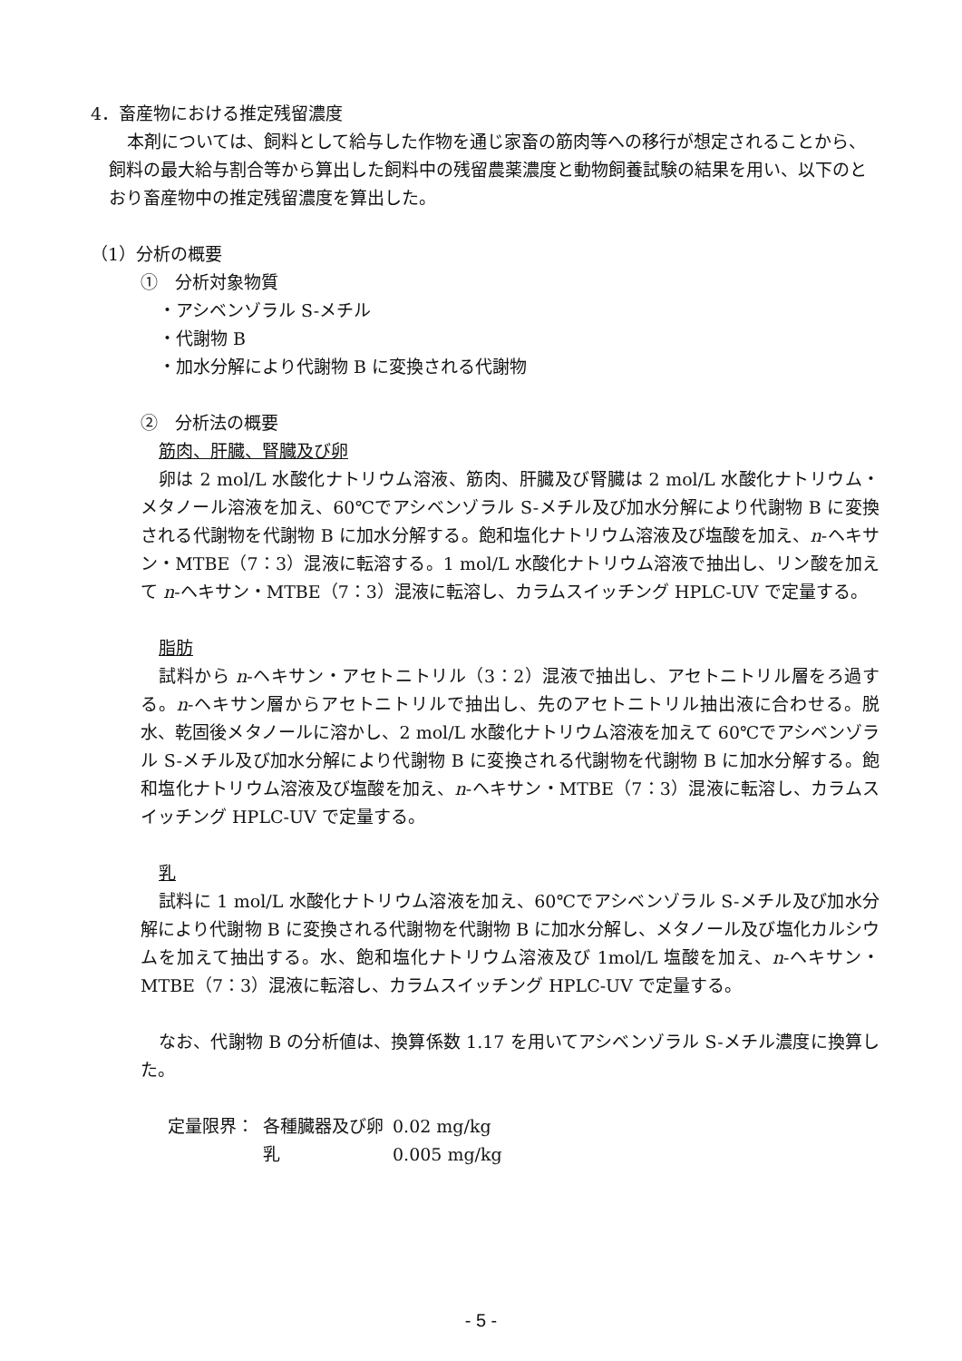4．畜産物における推定残留濃度
本剤については、飼料として給与した作物を通じ家畜の筋肉等への移行が想定されることから、飼料の最大給与割合等から算出した飼料中の残留農薬濃度と動物飼養試験の結果を用い、以下のとおり畜産物中の推定残留濃度を算出した。
（1）分析の概要
①　分析対象物質
・アシベンゾラル S-メチル
・代謝物 B
・加水分解により代謝物 B に変換される代謝物
②　分析法の概要
筋肉、肝臓、腎臓及び卵
卵は 2 mol/L 水酸化ナトリウム溶液、筋肉、肝臓及び腎臓は 2 mol/L 水酸化ナトリウム・メタノール溶液を加え、60℃でアシベンゾラル S-メチル及び加水分解により代謝物 B に変換される代謝物を代謝物 B に加水分解する。飽和塩化ナトリウム溶液及び塩酸を加え、n-ヘキサン・MTBE（7：3）混液に転溶する。1 mol/L 水酸化ナトリウム溶液で抽出し、リン酸を加えて n-ヘキサン・MTBE（7：3）混液に転溶し、カラムスイッチング HPLC-UV で定量する。
脂肪
試料から n-ヘキサン・アセトニトリル（3：2）混液で抽出し、アセトニトリル層をろ過する。n-ヘキサン層からアセトニトリルで抽出し、先のアセトニトリル抽出液に合わせる。脱水、乾固後メタノールに溶かし、2 mol/L 水酸化ナトリウム溶液を加えて 60℃でアシベンゾラル S-メチル及び加水分解により代謝物 B に変換される代謝物を代謝物 B に加水分解する。飽和塩化ナトリウム溶液及び塩酸を加え、n-ヘキサン・MTBE（7：3）混液に転溶し、カラムスイッチング HPLC-UV で定量する。
乳
試料に 1 mol/L 水酸化ナトリウム溶液を加え、60℃でアシベンゾラル S-メチル及び加水分解により代謝物 B に変換される代謝物を代謝物 B に加水分解し、メタノール及び塩化カルシウムを加えて抽出する。水、飽和塩化ナトリウム溶液及び 1mol/L 塩酸を加え、n-ヘキサン・MTBE（7：3）混液に転溶し、カラムスイッチング HPLC-UV で定量する。
なお、代謝物 B の分析値は、換算係数 1.17 を用いてアシベンゾラル S-メチル濃度に換算した。
| 定量限界： | 各種臓器及び卵 | 0.02 mg/kg |
| | 乳 | 0.005 mg/kg |
- 5 -